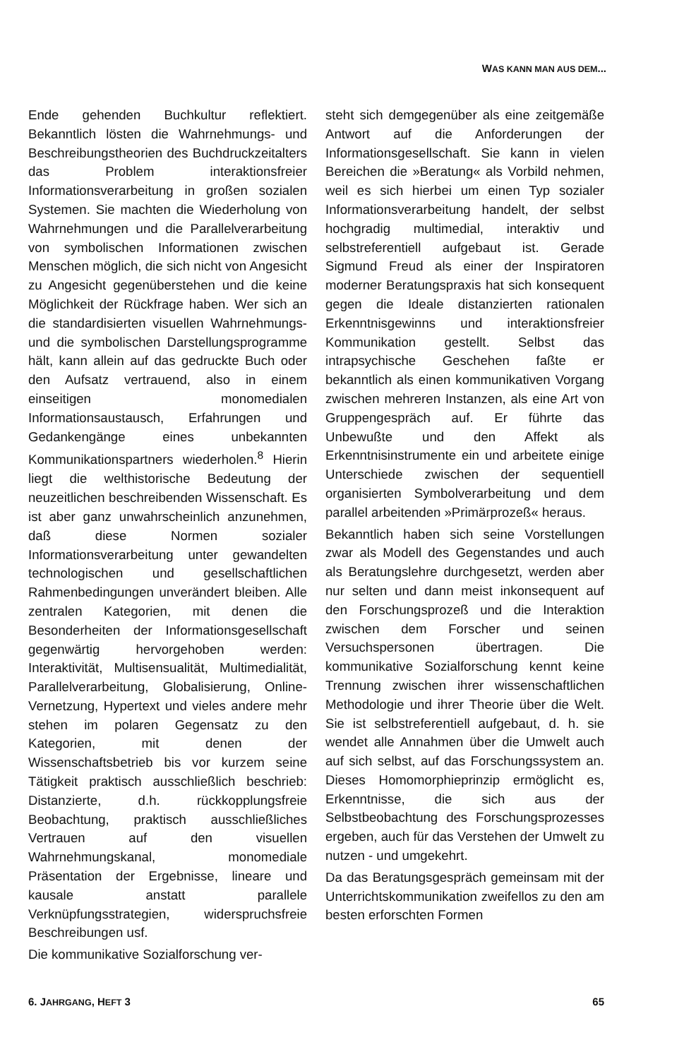WAS KANN MAN AUS DEM...
Ende gehenden Buchkultur reflektiert. Bekanntlich lösten die Wahrnehmungs- und Beschreibungstheorien des Buchdruckzeitalters das Problem interaktionsfreier Informationsverarbeitung in großen sozialen Systemen. Sie machten die Wiederholung von Wahrnehmungen und die Parallelverarbeitung von symbolischen Informationen zwischen Menschen möglich, die sich nicht von Angesicht zu Angesicht gegenüberstehen und die keine Möglichkeit der Rückfrage haben. Wer sich an die standardisierten visuellen Wahrnehmungs- und die symbolischen Darstellungsprogramme hält, kann allein auf das gedruckte Buch oder den Aufsatz vertrauend, also in einem einseitigen monomedialen Informationsaustausch, Erfahrungen und Gedankengänge eines unbekannten Kommunikationspartners wiederholen.<sup>8</sup> Hierin liegt die welthistorische Bedeutung der neuzeitlichen beschreibenden Wissenschaft. Es ist aber ganz unwahrscheinlich anzunehmen, daß diese Normen sozialer Informationsverarbeitung unter gewandelten technologischen und gesellschaftlichen Rahmenbedingungen unverändert bleiben. Alle zentralen Kategorien, mit denen die Besonderheiten der Informationsgesellschaft gegenwärtig hervorgehoben werden: Interaktivität, Multisensualität, Multimedialität, Parallelverarbeitung, Globalisierung, Online-Vernetzung, Hypertext und vieles andere mehr stehen im polaren Gegensatz zu den Kategorien, mit denen der Wissenschaftsbetrieb bis vor kurzem seine Tätigkeit praktisch ausschließlich beschrieb: Distanzierte, d.h. rückkopplungsfreie Beobachtung, praktisch ausschließliches Vertrauen auf den visuellen Wahrnehmungskanal, monomediale Präsentation der Ergebnisse, lineare und kausale anstatt parallele Verknüpfungsstrategien, widerspruchsfreie Beschreibungen usf.
Die kommunikative Sozialforschung ver-
steht sich demgegenüber als eine zeitgemäße Antwort auf die Anforderungen der Informationsgesellschaft. Sie kann in vielen Bereichen die »Beratung« als Vorbild nehmen, weil es sich hierbei um einen Typ sozialer Informationsverarbeitung handelt, der selbst hochgradig multimedial, interaktiv und selbstreferentiell aufgebaut ist. Gerade Sigmund Freud als einer der Inspiratoren moderner Beratungspraxis hat sich konsequent gegen die Ideale distanzierten rationalen Erkenntnisgewinns und interaktionsfreier Kommunikation gestellt. Selbst das intrapsychische Geschehen faßte er bekanntlich als einen kommunikativen Vorgang zwischen mehreren Instanzen, als eine Art von Gruppengespräch auf. Er führte das Unbewußte und den Affekt als Erkenntnisinstrumente ein und arbeitete einige Unterschiede zwischen der sequentiell organisierten Symbolverarbeitung und dem parallel arbeitenden »Primärprozeß« heraus.
Bekanntlich haben sich seine Vorstellungen zwar als Modell des Gegenstandes und auch als Beratungslehre durchgesetzt, werden aber nur selten und dann meist inkonsequent auf den Forschungsprozeß und die Interaktion zwischen dem Forscher und seinen Versuchspersonen übertragen. Die kommunikative Sozialforschung kennt keine Trennung zwischen ihrer wissenschaftlichen Methodologie und ihrer Theorie über die Welt. Sie ist selbstreferentiell aufgebaut, d. h. sie wendet alle Annahmen über die Umwelt auch auf sich selbst, auf das Forschungssystem an. Dieses Homomorphieprinzip ermöglicht es, Erkenntnisse, die sich aus der Selbstbeobachtung des Forschungsprozesses ergeben, auch für das Verstehen der Umwelt zu nutzen - und umgekehrt.
Da das Beratungsgespräch gemeinsam mit der Unterrichtskommunikation zweifellos zu den am besten erforschten Formen
6. JAHRGANG, HEFT 3 65